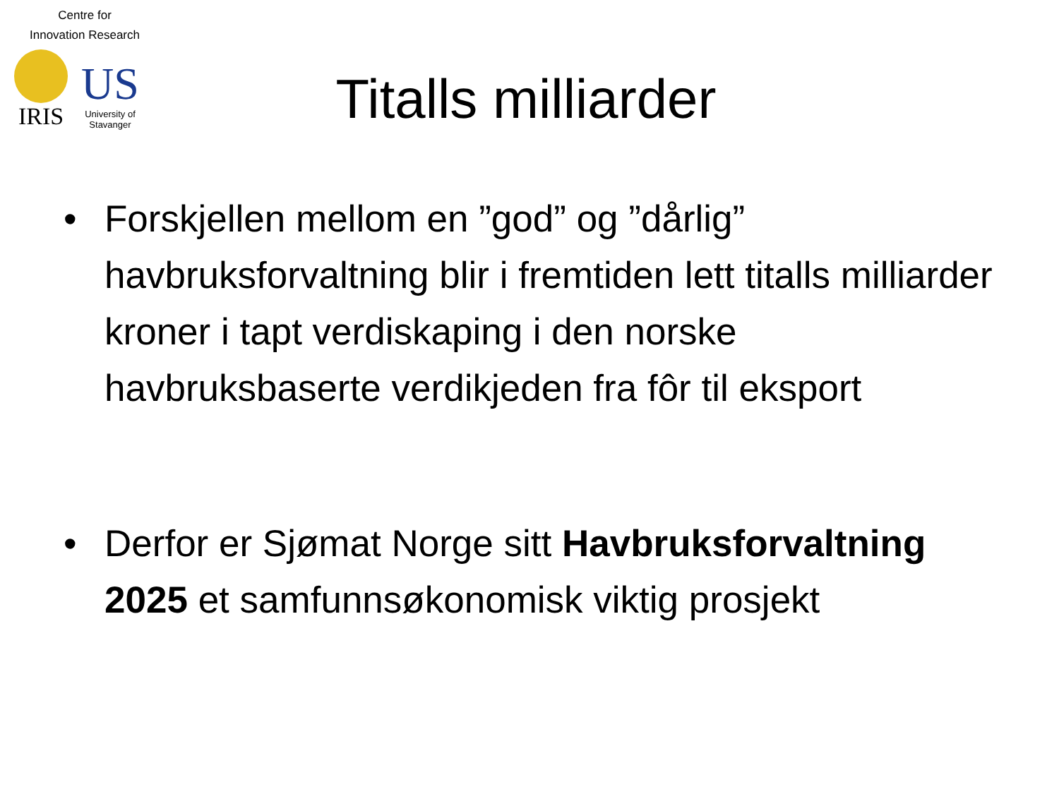Centre for
Innovation Research
IRIS
US
University of
Stavanger
Titalls milliarder
• Forskjellen mellom en ”god” og ”dårlig” havbruksforvaltning blir i fremtiden lett titalls milliarder kroner i tapt verdiskaping i den norske havbruksbaserte verdikjeden fra fôr til eksport
• Derfor er Sjømat Norge sitt Havbruksforvaltning 2025 et samfunnsøkonomisk viktig prosjekt